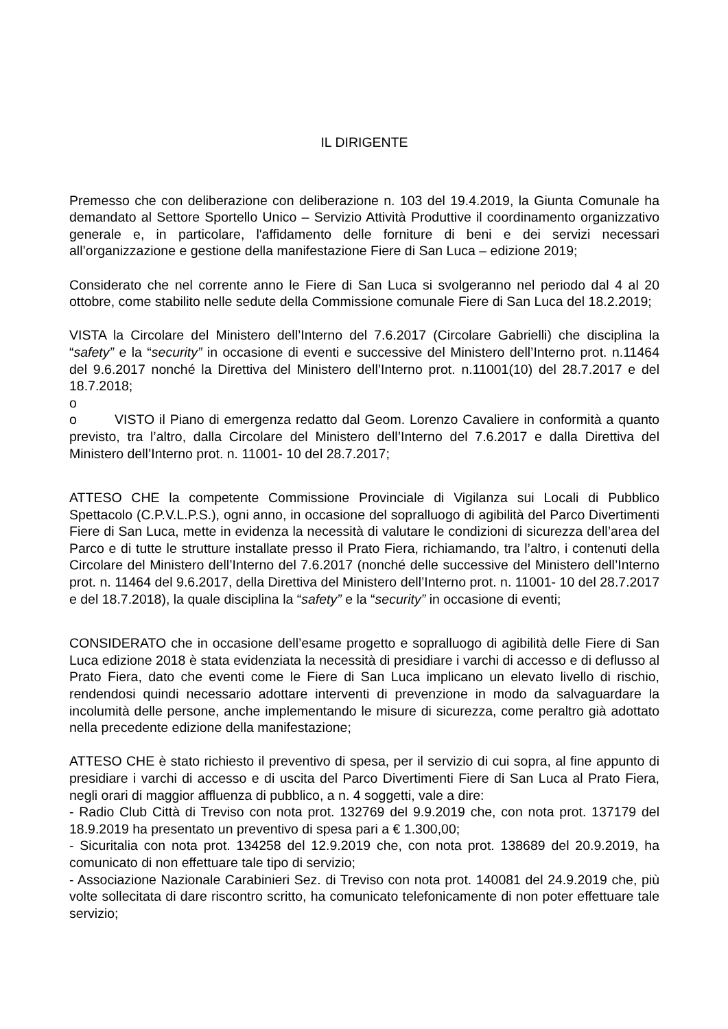IL DIRIGENTE
Premesso che con deliberazione con deliberazione n. 103 del 19.4.2019, la Giunta Comunale ha demandato al Settore Sportello Unico – Servizio Attività Produttive il coordinamento organizzativo generale e, in particolare, l'affidamento delle forniture di beni e dei servizi necessari all’organizzazione e gestione della manifestazione Fiere di San Luca – edizione 2019;
Considerato che nel corrente anno le Fiere di San Luca si svolgeranno nel periodo dal 4 al 20 ottobre, come stabilito nelle sedute della Commissione comunale Fiere di San Luca del 18.2.2019;
VISTA la Circolare del Ministero dell’Interno del 7.6.2017 (Circolare Gabrielli) che disciplina la “safety” e la “security” in occasione di eventi e successive del Ministero dell’Interno prot. n.11464 del 9.6.2017 nonché la Direttiva del Ministero dell’Interno prot. n.11001(10) del 28.7.2017 e del 18.7.2018;
o
o VISTO il Piano di emergenza redatto dal Geom. Lorenzo Cavaliere in conformità a quanto previsto, tra l’altro, dalla Circolare del Ministero dell’Interno del 7.6.2017 e dalla Direttiva del Ministero dell’Interno prot. n. 11001- 10 del 28.7.2017;
ATTESO CHE la competente Commissione Provinciale di Vigilanza sui Locali di Pubblico Spettacolo (C.P.V.L.P.S.), ogni anno, in occasione del sopralluogo di agibilità del Parco Divertimenti Fiere di San Luca, mette in evidenza la necessità di valutare le condizioni di sicurezza dell’area del Parco e di tutte le strutture installate presso il Prato Fiera, richiamando, tra l’altro, i contenuti della Circolare del Ministero dell’Interno del 7.6.2017 (nonché delle successive del Ministero dell’Interno prot. n. 11464 del 9.6.2017, della Direttiva del Ministero dell’Interno prot. n. 11001- 10 del 28.7.2017 e del 18.7.2018), la quale disciplina la “safety” e la “security” in occasione di eventi;
CONSIDERATO che in occasione dell’esame progetto e sopralluogo di agibilità delle Fiere di San Luca edizione 2018 è stata evidenziata la necessità di presidiare i varchi di accesso e di deflusso al Prato Fiera, dato che eventi come le Fiere di San Luca implicano un elevato livello di rischio, rendendosi quindi necessario adottare interventi di prevenzione in modo da salvaguardare la incolumità delle persone, anche implementando le misure di sicurezza, come peraltro già adottato nella precedente edizione della manifestazione;
ATTESO CHE è stato richiesto il preventivo di spesa, per il servizio di cui sopra, al fine appunto di presidiare i varchi di accesso e di uscita del Parco Divertimenti Fiere di San Luca al Prato Fiera, negli orari di maggior affluenza di pubblico, a n. 4 soggetti, vale a dire:
- Radio Club Città di Treviso con nota prot. 132769 del 9.9.2019 che, con nota prot. 137179 del 18.9.2019 ha presentato un preventivo di spesa pari a € 1.300,00;
- Sicuritalia con nota prot. 134258 del 12.9.2019 che, con nota prot. 138689 del 20.9.2019, ha comunicato di non effettuare tale tipo di servizio;
- Associazione Nazionale Carabinieri Sez. di Treviso con nota prot. 140081 del 24.9.2019 che, più volte sollecitata di dare riscontro scritto, ha comunicato telefonicamente di non poter effettuare tale servizio;